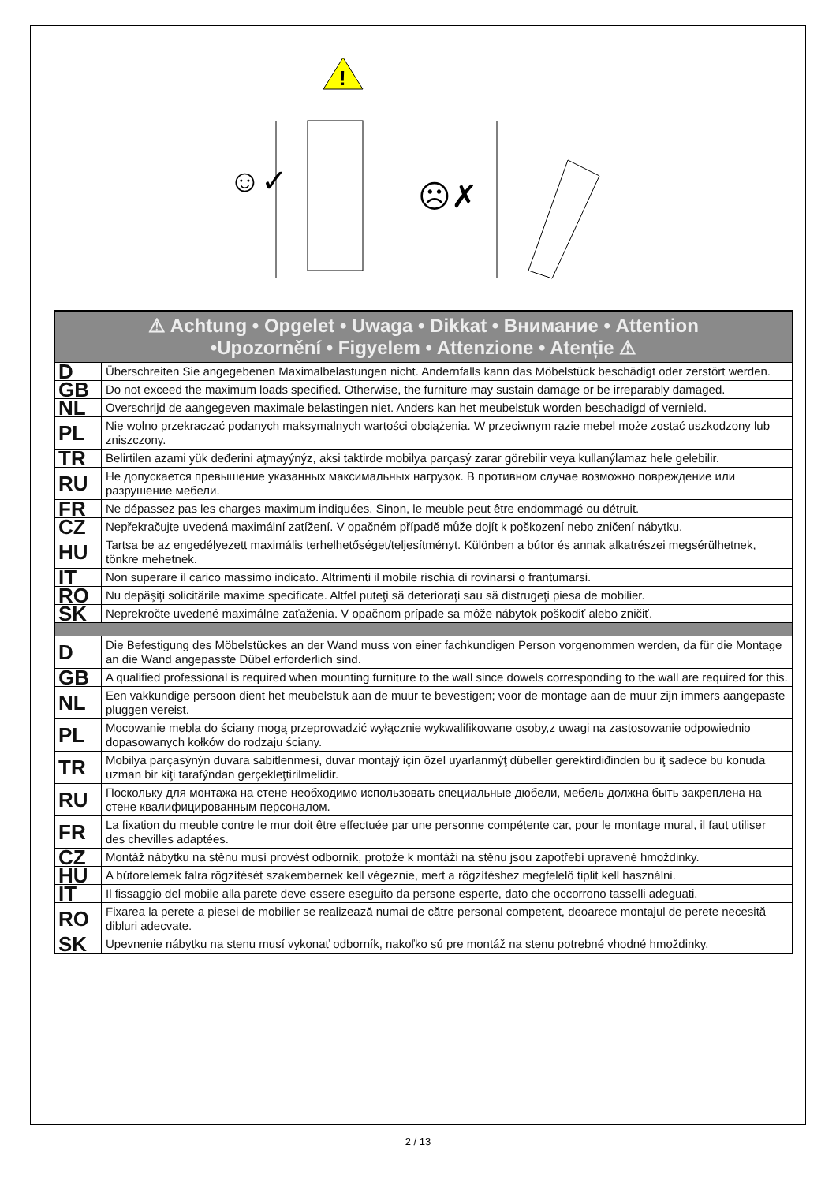!
☺✓
☹✗
| ⚠ Achtung • Opgelet • Uwaga • Dikkat • Внимание • Attention •Upozornění • Figyelem • Attenzione • Atenție ⚠ | |
| --- | --- |
| D | Überschreiten Sie angegebenen Maximalbelastungen nicht. Andernfalls kann das Möbelstück beschädigt oder zerstört werden. |
| GB | Do not exceed the maximum loads specified. Otherwise, the furniture may sustain damage or be irreparably damaged. |
| NL | Overschrijd de aangegeven maximale belastingen niet. Anders kan het meubelstuk worden beschadigd of vernield. |
| PL | Nie wolno przekraczać podanych maksymalnych wartości obciążenia. W przeciwnym razie mebel może zostać uszkodzony lub zniszczony. |
| TR | Belirtilen azami yük deđerini aţmayýnýz, aksi taktirde mobilya parçasý zarar görebilir veya kullanýlamaz hele gelebilir. |
| RU | Не допускается превышение указанных максимальных нагрузок. В противном случае возможно повреждение или разрушение мебели. |
| FR | Ne dépassez pas les charges maximum indiquées. Sinon, le meuble peut être endommagé ou détruit. |
| CZ | Nepřekračujte uvedená maximální zatížení. V opačném případě může dojít k poškození nebo zničení nábytku. |
| HU | Tartsa be az engedélyezett maximális terhelhetőséget/teljesítményt. Különben a bútor és annak alkatrészei megsérülhetnek, tönkre mehetnek. |
| IT | Non superare il carico massimo indicato. Altrimenti il mobile rischia di rovinarsi o frantumarsi. |
| RO | Nu depăşiţi solicitările maxime specificate. Altfel puteţi să deterioraţi sau să distrugeţi piesa de mobilier. |
| SK | Neprekročte uvedené maximálne zaťaženia. V opačnom prípade sa môže nábytok poškodiť alebo zničiť. |
| D | Die Befestigung des Möbelstückes an der Wand muss von einer fachkundigen Person vorgenommen werden, da für die Montage an die Wand angepasste Dübel erforderlich sind. |
| GB | A qualified professional is required when mounting furniture to the wall since dowels corresponding to the wall are required for this. |
| NL | Een vakkundige persoon dient het meubelstuk aan de muur te bevestigen; voor de montage aan de muur zijn immers aangepaste pluggen vereist. |
| PL | Mocowanie mebla do ściany mogą przeprowadzić wyłącznie wykwalifikowane osoby,z uwagi na zastosowanie odpowiednio dopasowanych kołków do rodzaju ściany. |
| TR | Mobilya parçasýnýn duvara sabitlenmesi, duvar montajý için özel uyarlanmýţ dübeller gerektirdiđinden bu iţ sadece bu konuda uzman bir kiţi tarafýndan gerçekleţtirilmelidir. |
| RU | Поскольку для монтажа на стене необходимо использовать специальные дюбели, мебель должна быть закреплена на стене квалифицированным персоналом. |
| FR | La fixation du meuble contre le mur doit être effectuée par une personne compétente car, pour le montage mural, il faut utiliser des chevilles adaptées. |
| CZ | Montáž nábytku na stěnu musí provést odborník, protože k montáži na stěnu jsou zapotřebí upravené hmoždinky. |
| HU | A bútorelemek falra rögzítését szakembernek kell végeznie, mert a rögzítéshez megfelelő tiplit kell használni. |
| IT | Il fissaggio del mobile alla parete deve essere eseguito da persone esperte, dato che occorrono tasselli adeguati. |
| RO | Fixarea la perete a piesei de mobilier se realizează numai de către personal competent, deoarece montajul de perete necesită dibluri adecvate. |
| SK | Upevnenie nábytku na stenu musí vykonať odborník, nakoľko sú pre montáž na stenu potrebné vhodné hmoždinky. |
2 / 13